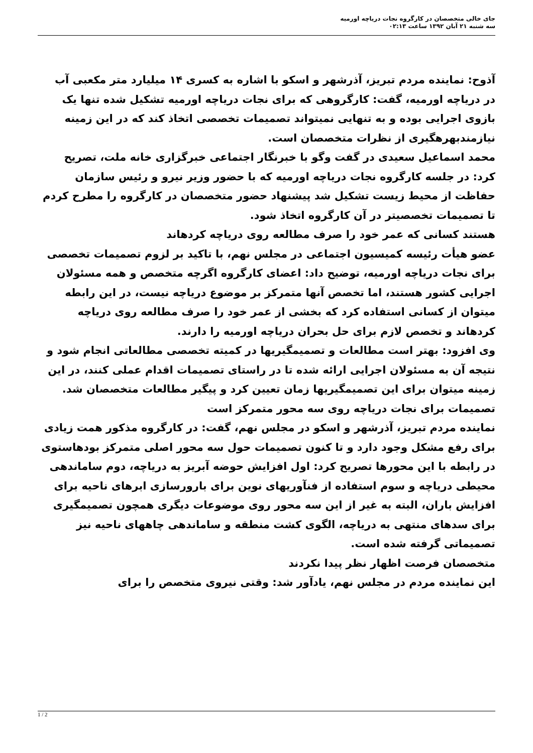جای خالی متخصصان در کارگروه نجات دریاچه اورمیه
سه شنبه ۲۱ آبان ۱۳۹۲ ساعت ۰۲:۱۳
آذوح: نماینده مردم تبریز، آذرشهر و اسکو با اشاره به کسری ۱۴ میلیارد متر مکعبی آب در دریاچه اورمیه، گفت: کارگروهی که برای نجات دریاچه اورمیه تشکیل شده تنها یک بازوی اجرایی بوده و به تنهایی نمیتواند تصمیمات تخصصی اتخاذ کند که در این زمینه نیازمندبهرهگیری از نظرات متخصصان است.
محمد اسماعیل سعیدی در گفت وگو با خبرنگار اجتماعی خبرگزاری خانه ملت، تصریح کرد: در جلسه کارگروه نجات دریاچه اورمیه که با حضور وزیر نیرو و رئیس سازمان حفاظت از محیط زیست تشکیل شد پیشنهاد حضور متخصصان در کارگروه را مطرح کردم تا تصمیمات تخصصیتر در آن کارگروه اتخاذ شود.
هستند کسانی که عمر خود را صرف مطالعه روی دریاچه کردهاند
عضو هیأت رئیسه کمیسیون اجتماعی در مجلس نهم، با تاکید بر لزوم تصمیمات تخصصی برای نجات دریاچه اورمیه، توضیح داد: اعضای کارگروه اگرچه متخصص و همه مسئولان اجرایی کشور هستند، اما تخصص آنها متمرکز بر موضوع دریاچه نیست، در این رابطه میتوان از کسانی استفاده کرد که بخشی از عمر خود را صرف مطالعه روی دریاچه کردهاند و تخصص لازم برای حل بحران دریاچه اورمیه را دارند.
وی افزود: بهتر است مطالعات و تصمیمگیریها در کمیته تخصصی مطالعاتی انجام شود و نتیجه آن به مسئولان اجرایی ارائه شده تا در راستای تصمیمات اقدام عملی کنند، در این زمینه میتوان برای این تصمیمگیریها زمان تعیین کرد و پیگیر مطالعات متخصصان شد.
تصمیمات برای نجات دریاچه روی سه محور متمرکز است
نماینده مردم تبریز، آذرشهر و اسکو در مجلس نهم، گفت: در کارگروه مذکور همت زیادی برای رفع مشکل وجود دارد و تا کنون تصمیمات حول سه محور اصلی متمرکز بودهاستوی در رابطه با این محورها تصریح کرد: اول افزایش حوضه آبریز به دریاچه، دوم ساماندهی محیطی دریاچه و سوم استفاده از فنآوریهای نوین برای بارورسازی ابرهای ناحیه برای افزایش باران، البته به غیر از این سه محور روی موضوعات دیگری همچون تصمیمگیری برای سدهای منتهی به دریاچه، الگوی کشت منطقه و ساماندهی چاههای ناحیه نیز تصمیماتی گرفته شده است.
متخصصان فرصت اظهار نظر پیدا نکردند
این نماینده مردم در مجلس نهم، یادآور شد: وقتی نیروی متخصص را برای
1 / 2